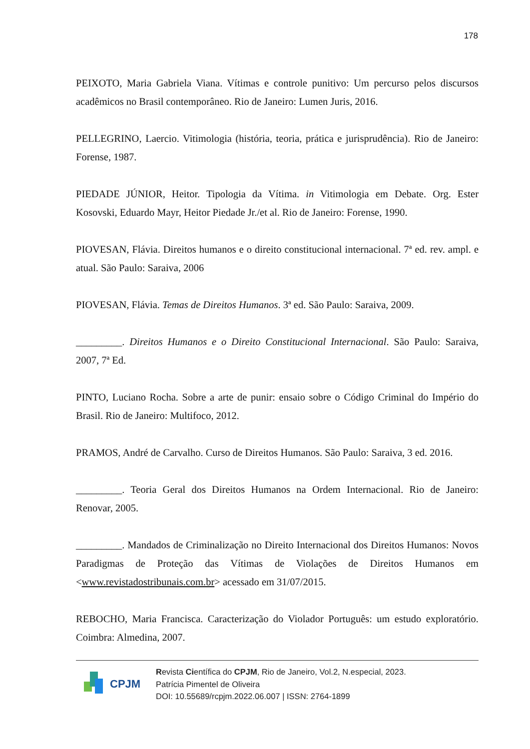178
PEIXOTO, Maria Gabriela Viana. Vítimas e controle punitivo: Um percurso pelos discursos acadêmicos no Brasil contemporâneo. Rio de Janeiro: Lumen Juris, 2016.
PELLEGRINO, Laercio. Vitimologia (história, teoria, prática e jurisprudência). Rio de Janeiro: Forense, 1987.
PIEDADE JÚNIOR, Heitor. Tipologia da Vítima. in Vitimologia em Debate. Org. Ester Kosovski, Eduardo Mayr, Heitor Piedade Jr./et al. Rio de Janeiro: Forense, 1990.
PIOVESAN, Flávia. Direitos humanos e o direito constitucional internacional. 7ª ed. rev. ampl. e atual. São Paulo: Saraiva, 2006
PIOVESAN, Flávia. Temas de Direitos Humanos. 3ª ed. São Paulo: Saraiva, 2009.
_________. Direitos Humanos e o Direito Constitucional Internacional. São Paulo: Saraiva, 2007, 7ª Ed.
PINTO, Luciano Rocha. Sobre a arte de punir: ensaio sobre o Código Criminal do Império do Brasil. Rio de Janeiro: Multifoco, 2012.
PRAMOS, André de Carvalho. Curso de Direitos Humanos. São Paulo: Saraiva, 3 ed. 2016.
_________. Teoria Geral dos Direitos Humanos na Ordem Internacional. Rio de Janeiro: Renovar, 2005.
_________. Mandados de Criminalização no Direito Internacional dos Direitos Humanos: Novos Paradigmas de Proteção das Vítimas de Violações de Direitos Humanos em <www.revistadostribunais.com.br> acessado em 31/07/2015.
REBOCHO, Maria Francisca. Caracterização do Violador Português: um estudo exploratório. Coimbra: Almedina, 2007.
CPJM
Revista Científica do CPJM, Rio de Janeiro, Vol.2, N.especial, 2023.
Patrícia Pimentel de Oliveira
DOI: 10.55689/rcpjm.2022.06.007 | ISSN: 2764-1899